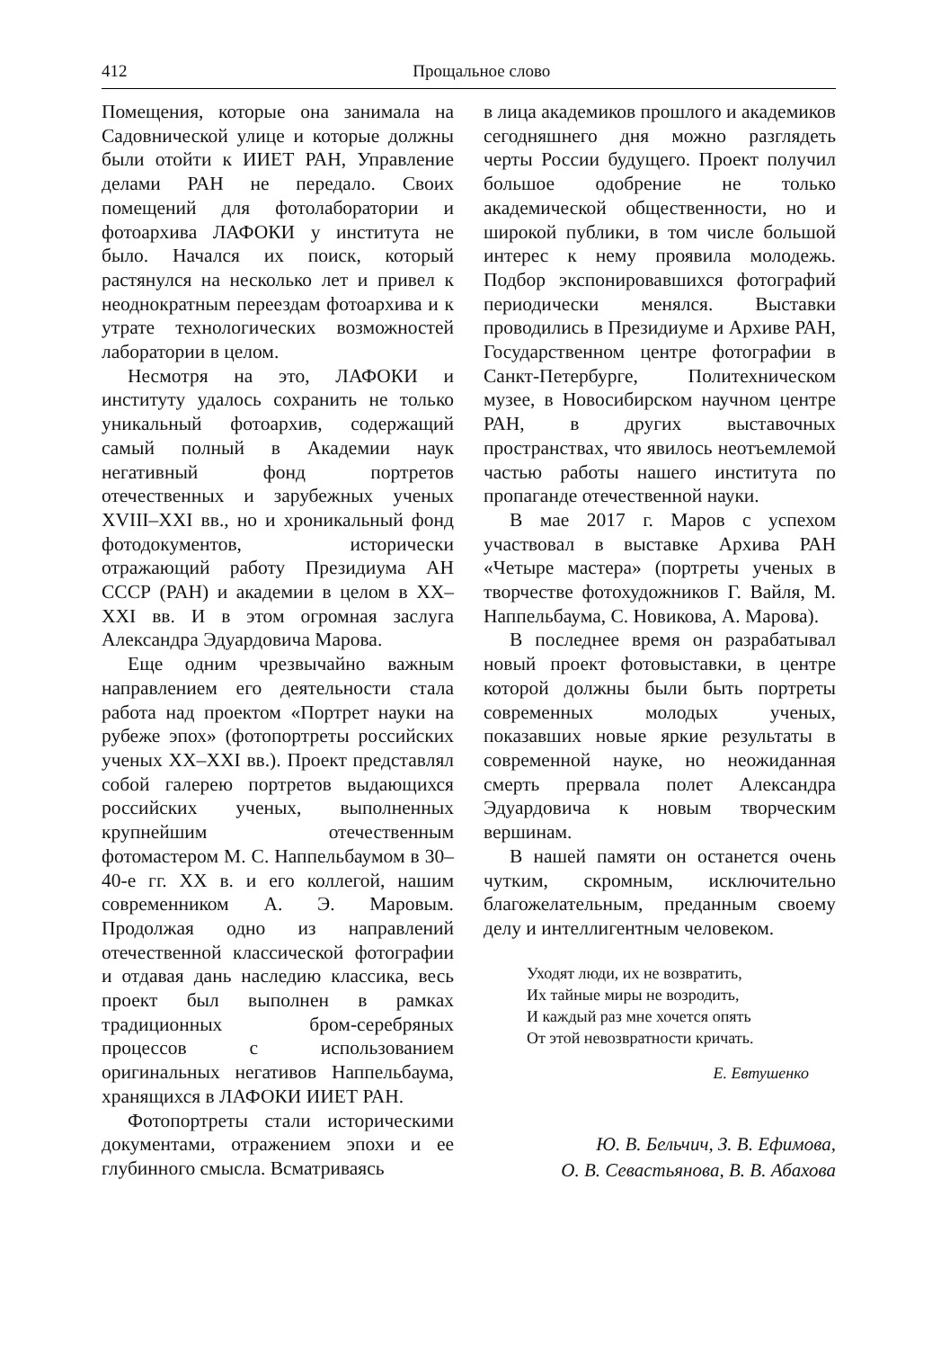412 Прощальное слово
Помещения, которые она занимала на Садовнической улице и которые должны были отойти к ИИЕТ РАН, Управление делами РАН не передало. Своих помещений для фотолаборатории и фотоархива ЛАФОКИ у института не было. Начался их поиск, который растянулся на несколько лет и привел к неоднократным переездам фотоархива и к утрате технологических возможностей лаборатории в целом.
Несмотря на это, ЛАФОКИ и институту удалось сохранить не только уникальный фотоархив, содержащий самый полный в Академии наук негативный фонд портретов отечественных и зарубежных ученых XVIII–XXI вв., но и хроникальный фонд фотодокументов, исторически отражающий работу Президиума АН СССР (РАН) и академии в целом в XX–XXI вв. И в этом огромная заслуга Александра Эдуардовича Марова.
Еще одним чрезвычайно важным направлением его деятельности стала работа над проектом «Портрет науки на рубеже эпох» (фотопортреты российских ученых XX–XXI вв.). Проект представлял собой галерею портретов выдающихся российских ученых, выполненных крупнейшим отечественным фотомастером М. С. Наппельбаумом в 30–40-е гг. XX в. и его коллегой, нашим современником А. Э. Маровым. Продолжая одно из направлений отечественной классической фотографии и отдавая дань наследию классика, весь проект был выполнен в рамках традиционных бром-серебряных процессов с использованием оригинальных негативов Наппельбаума, хранящихся в ЛАФОКИ ИИЕТ РАН.
Фотопортреты стали историческими документами, отражением эпохи и ее глубинного смысла. Всматриваясь
в лица академиков прошлого и академиков сегодняшнего дня можно разглядеть черты России будущего. Проект получил большое одобрение не только академической общественности, но и широкой публики, в том числе большой интерес к нему проявила молодежь. Подбор экспонировавшихся фотографий периодически менялся. Выставки проводились в Президиуме и Архиве РАН, Государственном центре фотографии в Санкт-Петербурге, Политехническом музее, в Новосибирском научном центре РАН, в других выставочных пространствах, что явилось неотъемлемой частью работы нашего института по пропаганде отечественной науки.
В мае 2017 г. Маров с успехом участвовал в выставке Архива РАН «Четыре мастера» (портреты ученых в творчестве фотохудожников Г. Вайля, М. Наппельбаума, С. Новикова, А. Марова).
В последнее время он разрабатывал новый проект фотовыставки, в центре которой должны были быть портреты современных молодых ученых, показавших новые яркие результаты в современной науке, но неожиданная смерть прервала полет Александра Эдуардовича к новым творческим вершинам.
В нашей памяти он останется очень чутким, скромным, исключительно благожелательным, преданным своему делу и интеллигентным человеком.
Уходят люди, их не возвратить,
Их тайные миры не возродить,
И каждый раз мне хочется опять
От этой невозвратности кричать.
Е. Евтушенко
Ю. В. Бельчич, З. В. Ефимова,
О. В. Севастьянова, В. В. Абахова